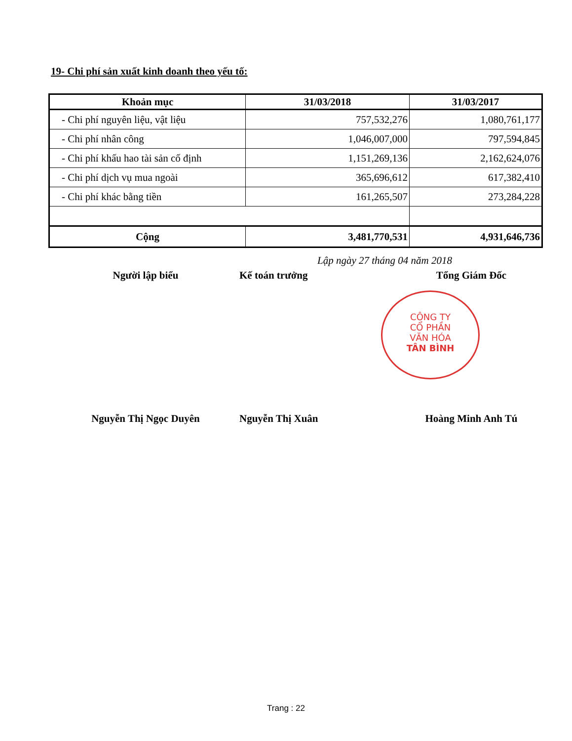19- Chi phí sản xuất kinh doanh theo yếu tố:
| Khoản mục | 31/03/2018 | 31/03/2017 |
| --- | --- | --- |
| - Chi phí nguyên liệu, vật liệu | 757,532,276 | 1,080,761,177 |
| - Chi phí nhân công | 1,046,007,000 | 797,594,845 |
| - Chi phí khấu hao tài sản cố định | 1,151,269,136 | 2,162,624,076 |
| - Chi phí dịch vụ mua ngoài | 365,696,612 | 617,382,410 |
| - Chi phí khác bằng tiền | 161,265,507 | 273,284,228 |
| Cộng | 3,481,770,531 | 4,931,646,736 |
Lập ngày 27 tháng 04 năm 2018
Người lập biểu Kế toán trưởng Tổng Giám Đốc
CÔNG TY
CỔ PHẦN
VĂN HÓA
TÂN BÌNH
Nguyễn Thị Ngọc Duyên Nguyễn Thị Xuân Hoàng Minh Anh Tú
Trang : 22